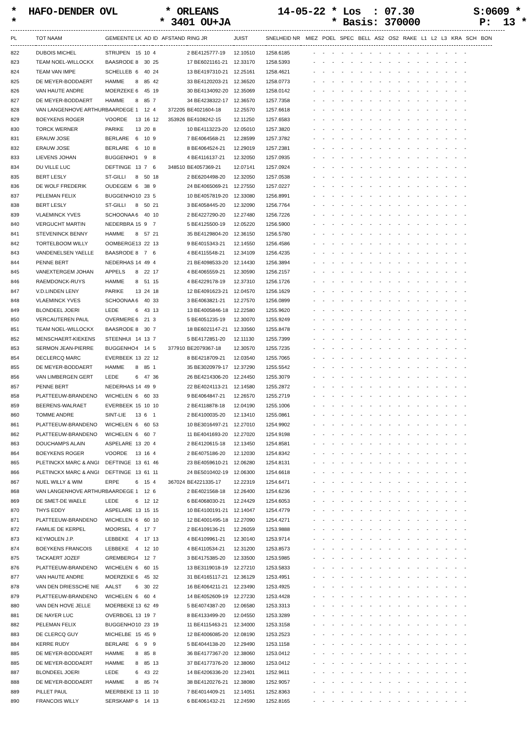* HAFO-DENDER OVL * ORLEANS 14-05-22 * Los : 07.30 S:0609 * * * 3401 OU+JA * Basis: 370000 P: 13 *
| PL | TOT NAAM | GEMEENTE | LK | AD | ID | AFSTAND | RING JR | JUIST | SNELHEID NR | MIEZ POEL SPEC BELL AS2 OS2 RAKE L1 L2 L3 KRA SCH BON |
| --- | --- | --- | --- | --- | --- | --- | --- | --- | --- | --- |
| 822 | DUBOIS MICHEL | STRIJPEN | 15 | 10 | 4 | | 2 BE4125777-19 | 12.10510 | 1258.6185 | - - - - - - - - - - - - - - - - - |
| 823 | TEAM NOEL-WILLOCKX | BAASRODE | 8 | 30 | 25 | | 17 BE6021161-21 | 12.33170 | 1258.5393 | - - - - - - - - - - - - - - - - - |
| 824 | TEAM VAN IMPE | SCHELLEB | 6 | 40 | 24 | | 13 BE4197310-21 | 12.25161 | 1258.4621 | - - - - - - - - - - - - - - - - - |
| 825 | DE MEYER-BODDAERT | HAMME | 8 | 85 | 42 | | 33 BE4120203-21 | 12.36520 | 1258.0773 | - - - - - - - - - - - - - - - - - |
| 826 | VAN HAUTE ANDRE | MOERZEKE | 6 | 45 | 19 | | 30 BE4134092-20 | 12.35069 | 1258.0142 | - - - - - - - - - - - - - - - - - |
| 827 | DE MEYER-BODDAERT | HAMME | 8 | 85 | 7 | | 34 BE4238322-17 | 12.36570 | 1257.7358 | - - - - - - - - - - - - - - - - - |
| 828 | VAN LANGENHOVE ARTHUR | BAARDEGE | 1 | 12 | 4 | 372205 | BE4021604-18 | 12.25570 | 1257.6618 | - - - - - - - - - - - - - - - - - |
| 829 | BOEYKENS ROGER | VOORDE | 13 | 16 | 12 | 353926 | BE4108242-15 | 12.11250 | 1257.6583 | - - - - - - - - - - - - - - - - - |
| 830 | TORCK WERNER | PARIKE | 13 | 20 | 8 | | 10 BE4113223-20 | 12.05010 | 1257.3820 | - - - - - - - - - - - - - - - - - |
| 831 | ERAUW JOSE | BERLARE | 6 | 10 | 9 | | 7 BE4064568-21 | 12.28599 | 1257.3782 | - - - - - - - - - - - - - - - - - |
| 832 | ERAUW JOSE | BERLARE | 6 | 10 | 8 | | 8 BE4064524-21 | 12.29019 | 1257.2381 | - - - - - - - - - - - - - - - - - |
| 833 | LIEVENS JOHAN | BUGGENHO | 1 | 9 | 8 | | 4 BE4116137-21 | 12.32050 | 1257.0935 | - - - - - - - - - - - - - - - - - |
| 834 | DU VILLE LUC | DEFTINGE | 13 | 7 | 6 | 348510 | BE4057369-21 | 12.07141 | 1257.0924 | - - - - - - - - - - - - - - - - - |
| 835 | BERT LESLY | ST-GILLI | 8 | 50 | 18 | | 2 BE6204498-20 | 12.32050 | 1257.0538 | - - - - - - - - - - - - - - - - - |
| 836 | DE WOLF FREDERIK | OUDEGEM | 6 | 38 | 9 | | 24 BE4065069-21 | 12.27550 | 1257.0227 | - - - - - - - - - - - - - - - - - |
| 837 | PELEMAN FELIX | BUGGENHO | 10 | 23 | 5 | | 10 BE4057819-20 | 12.33080 | 1256.8991 | - - - - - - - - - - - - - - - - - |
| 838 | BERT LESLY | ST-GILLI | 8 | 50 | 21 | | 3 BE4058445-20 | 12.32090 | 1256.7764 | - - - - - - - - - - - - - - - - - |
| 839 | VLAEMINCK YVES | SCHOONAA | 6 | 40 | 10 | | 2 BE4227290-20 | 12.27480 | 1256.7226 | - - - - - - - - - - - - - - - - - |
| 840 | VERGUCHT MARTIN | NEDERBRA | 15 | 9 | 7 | | 5 BE4125500-19 | 12.05220 | 1256.5900 | - - - - - - - - - - - - - - - - - |
| 841 | STEVENINCK BENNY | HAMME | 8 | 57 | 21 | | 35 BE4129804-20 | 12.36150 | 1256.5780 | - - - - - - - - - - - - - - - - - |
| 842 | TORTELBOOM WILLY | OOMBERGE | 13 | 22 | 13 | | 9 BE4015343-21 | 12.14550 | 1256.4586 | - - - - - - - - - - - - - - - - - |
| 843 | VANDENELSEN YAELLE | BAASRODE | 8 | 7 | 6 | | 4 BE4115548-21 | 12.34109 | 1256.4235 | - - - - - - - - - - - - - - - - - |
| 844 | PENNE BERT | NEDERHAS | 14 | 49 | 4 | | 21 BE4098533-20 | 12.14430 | 1256.3894 | - - - - - - - - - - - - - - - - - |
| 845 | VANEXTERGEM JOHAN | APPELS | 8 | 22 | 17 | | 4 BE4065559-21 | 12.30590 | 1256.2157 | - - - - - - - - - - - - - - - - - |
| 846 | RAEMDONCK-RUYS | HAMME | 8 | 51 | 15 | | 4 BE4229178-19 | 12.37310 | 1256.1726 | - - - - - - - - - - - - - - - - - |
| 847 | V.D.LINDEN LENY | PARIKE | 13 | 24 | 18 | | 12 BE4091623-21 | 12.04570 | 1256.1629 | - - - - - - - - - - - - - - - - - |
| 848 | VLAEMINCK YVES | SCHOONAA | 6 | 40 | 33 | | 3 BE4063821-21 | 12.27570 | 1256.0899 | - - - - - - - - - - - - - - - - - |
| 849 | BLONDEEL JOERI | LEDE | 6 | 43 | 13 | | 13 BE4005846-18 | 12.22580 | 1255.9620 | - - - - - - - - - - - - - - - - - |
| 850 | VERCAUTEREN PAUL | OVERMERE | 6 | 21 | 3 | | 5 BE4051235-19 | 12.30070 | 1255.9249 | - - - - - - - - - - - - - - - - - |
| 851 | TEAM NOEL-WILLOCKX | BAASRODE | 8 | 30 | 7 | | 18 BE6021147-21 | 12.33560 | 1255.8478 | - - - - - - - - - - - - - - - - - |
| 852 | MENSCHAERT-KIEKENS | STEENHUI | 14 | 13 | 7 | | 5 BE4172851-20 | 12.11130 | 1255.7399 | - - - - - - - - - - - - - - - - - |
| 853 | SERMON JEAN-PIERRE | BUGGENHO | 4 | 14 | 5 | 377910 | BE2079367-18 | 12.30570 | 1255.7235 | - - - - - - - - - - - - - - - - - |
| 854 | DECLERCQ MARC | EVERBEEK | 13 | 22 | 12 | | 8 BE4218709-21 | 12.03540 | 1255.7065 | - - - - - - - - - - - - - - - - - |
| 855 | DE MEYER-BODDAERT | HAMME | 8 | 85 | 1 | | 35 BE3020979-17 | 12.37290 | 1255.5542 | - - - - - - - - - - - - - - - - - |
| 856 | VAN LIMBERGEN GERT | LEDE | 6 | 47 | 36 | | 26 BE4214306-20 | 12.24450 | 1255.3079 | - - - - - - - - - - - - - - - - - |
| 857 | PENNE BERT | NEDERHAS | 14 | 49 | 9 | | 22 BE4024113-21 | 12.14580 | 1255.2872 | - - - - - - - - - - - - - - - - - |
| 858 | PLATTEEUW-BRANDENO | WICHELEN | 6 | 60 | 33 | | 9 BE4064847-21 | 12.26570 | 1255.2719 | - - - - - - - - - - - - - - - - - |
| 859 | BEERENS-WALRAET | EVERBEEK | 15 | 10 | 10 | | 2 BE4118878-18 | 12.04190 | 1255.1006 | - - - - - - - - - - - - - - - - - |
| 860 | TOMME ANDRE | SINT-LIE | 13 | 6 | 1 | | 2 BE4100035-20 | 12.13410 | 1255.0861 | - - - - - - - - - - - - - - - - - |
| 861 | PLATTEEUW-BRANDENO | WICHELEN | 6 | 60 | 53 | | 10 BE3016497-21 | 12.27010 | 1254.9902 | - - - - - - - - - - - - - - - - - |
| 862 | PLATTEEUW-BRANDENO | WICHELEN | 6 | 60 | 7 | | 11 BE4041693-20 | 12.27020 | 1254.9198 | - - - - - - - - - - - - - - - - - |
| 863 | DOUCHAMPS ALAIN | ASPELARE | 13 | 20 | 4 | | 2 BE4120615-18 | 12.13450 | 1254.8581 | - - - - - - - - - - - - - - - - - |
| 864 | BOEYKENS ROGER | VOORDE | 13 | 16 | 4 | | 2 BE4075186-20 | 12.12030 | 1254.8342 | - - - - - - - - - - - - - - - - - |
| 865 | PLETINCKX MARC & ANGI | DEFTINGE | 13 | 61 | 46 | | 23 BE4059610-21 | 12.06280 | 1254.8131 | - - - - - - - - - - - - - - - - - |
| 866 | PLETINCKX MARC & ANGI | DEFTINGE | 13 | 61 | 11 | | 24 BE5010402-19 | 12.06300 | 1254.6618 | - - - - - - - - - - - - - - - - - |
| 867 | NUEL WILLY & WIM | ERPE | 6 | 15 | 4 | 367024 | BE4221335-17 | 12.22319 | 1254.6471 | - - - - - - - - - - - - - - - - - |
| 868 | VAN LANGENHOVE ARTHUR | BAARDEGE | 1 | 12 | 6 | | 2 BE4021568-18 | 12.26400 | 1254.6236 | - - - - - - - - - - - - - - - - - |
| 869 | DE SMET-DE WAELE | LEDE | 6 | 12 | 12 | | 6 BE4068030-21 | 12.24429 | 1254.6053 | - - - - - - - - - - - - - - - - - |
| 870 | THYS EDDY | ASPELARE | 13 | 15 | 15 | | 10 BE4100191-21 | 12.14047 | 1254.4779 | - - - - - - - - - - - - - - - - - |
| 871 | PLATTEEUW-BRANDENO | WICHELEN | 6 | 60 | 10 | | 12 BE4001495-18 | 12.27090 | 1254.4271 | - - - - - - - - - - - - - - - - - |
| 872 | FAMILIE DE KERPEL | MOORSEL | 4 | 17 | 7 | | 2 BE4109136-21 | 12.26059 | 1253.9888 | - - - - - - - - - - - - - - - - - |
| 873 | KEYMOLEN J.P. | LEBBEKE | 4 | 17 | 13 | | 4 BE4109961-21 | 12.30140 | 1253.9714 | - - - - - - - - - - - - - - - - - |
| 874 | BOEYKENS FRANCOIS | LEBBEKE | 4 | 12 | 10 | | 4 BE4110534-21 | 12.31200 | 1253.8573 | - - - - - - - - - - - - - - - - - |
| 875 | TACKAERT JOZEF | GREMBERG | 4 | 12 | 7 | | 3 BE4175385-20 | 12.33500 | 1253.5985 | - - - - - - - - - - - - - - - - - |
| 876 | PLATTEEUW-BRANDENO | WICHELEN | 6 | 60 | 15 | | 13 BE3119018-19 | 12.27210 | 1253.5833 | - - - - - - - - - - - - - - - - - |
| 877 | VAN HAUTE ANDRE | MOERZEKE | 6 | 45 | 32 | | 31 BE4165117-21 | 12.36129 | 1253.4951 | - - - - - - - - - - - - - - - - - |
| 878 | VAN DEN DRIESSCHE NIE | AALST | 6 | 30 | 22 | | 16 BE4064211-21 | 12.23490 | 1253.4925 | - - - - - - - - - - - - - - - - - |
| 879 | PLATTEEUW-BRANDENO | WICHELEN | 6 | 60 | 4 | | 14 BE4052609-19 | 12.27230 | 1253.4428 | - - - - - - - - - - - - - - - - - |
| 880 | VAN DEN HOVE JELLE | MOERBEKE | 13 | 62 | 49 | | 5 BE4074387-20 | 12.06580 | 1253.3313 | - - - - - - - - - - - - - - - - - |
| 881 | DE NAYER LUC | OVERBOEL | 13 | 19 | 7 | | 8 BE4133499-20 | 12.04550 | 1253.3289 | - - - - - - - - - - - - - - - - - |
| 882 | PELEMAN FELIX | BUGGENHO | 10 | 23 | 19 | | 11 BE4115463-21 | 12.34000 | 1253.3158 | - - - - - - - - - - - - - - - - - |
| 883 | DE CLERCQ GUY | MICHELBE | 15 | 45 | 9 | | 12 BE4006085-20 | 12.08190 | 1253.2523 | - - - - - - - - - - - - - - - - - |
| 884 | KERRE RUDY | BERLARE | 6 | 9 | 9 | | 5 BE4044138-20 | 12.29490 | 1253.1158 | - - - - - - - - - - - - - - - - - |
| 885 | DE MEYER-BODDAERT | HAMME | 8 | 85 | 8 | | 36 BE4177367-20 | 12.38060 | 1253.0412 | - - - - - - - - - - - - - - - - - |
| 885 | DE MEYER-BODDAERT | HAMME | 8 | 85 | 13 | | 37 BE4177376-20 | 12.38060 | 1253.0412 | - - - - - - - - - - - - - - - - - |
| 887 | BLONDEEL JOERI | LEDE | 6 | 43 | 22 | | 14 BE4206336-20 | 12.23401 | 1252.9611 | - - - - - - - - - - - - - - - - - |
| 888 | DE MEYER-BODDAERT | HAMME | 8 | 85 | 74 | | 38 BE4120276-21 | 12.38080 | 1252.9057 | - - - - - - - - - - - - - - - - - |
| 889 | PILLET PAUL | MEERBEKE | 13 | 11 | 10 | | 7 BE4014409-21 | 12.14051 | 1252.8363 | - - - - - - - - - - - - - - - - - |
| 890 | FRANCOIS WILLY | SERSKAMP | 6 | 14 | 13 | | 6 BE4061432-21 | 12.24590 | 1252.8165 | - - - - - - - - - - - - - - - - - |